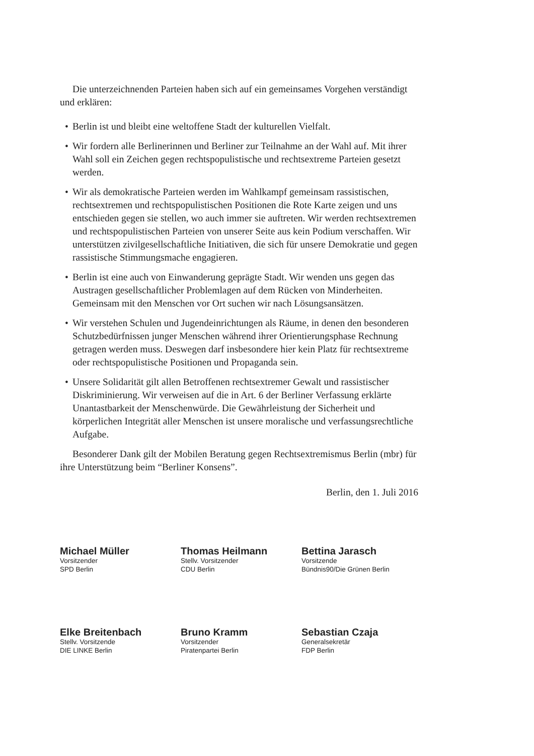Die unterzeichnenden Parteien haben sich auf ein gemeinsames Vorgehen verständigt und erklären:
• Berlin ist und bleibt eine weltoffene Stadt der kulturellen Vielfalt.
• Wir fordern alle Berlinerinnen und Berliner zur Teilnahme an der Wahl auf. Mit ihrer Wahl soll ein Zeichen gegen rechtspopulistische und rechtsextreme Parteien gesetzt werden.
• Wir als demokratische Parteien werden im Wahlkampf gemeinsam rassistischen, rechtsextremen und rechtspopulistischen Positionen die Rote Karte zeigen und uns entschieden gegen sie stellen, wo auch immer sie auftreten. Wir werden rechtsextremen und rechtspopulistischen Parteien von unserer Seite aus kein Podium verschaffen. Wir unterstützen zivilgesellschaftliche Initiativen, die sich für unsere Demokratie und gegen rassistische Stimmungsmache engagieren.
• Berlin ist eine auch von Einwanderung geprägte Stadt. Wir wenden uns gegen das Austragen gesellschaftlicher Problemlagen auf dem Rücken von Minderheiten. Gemeinsam mit den Menschen vor Ort suchen wir nach Lösungsansätzen.
• Wir verstehen Schulen und Jugendeinrichtungen als Räume, in denen den besonderen Schutzbedürfnissen junger Menschen während ihrer Orientierungsphase Rechnung getragen werden muss. Deswegen darf insbesondere hier kein Platz für rechtsextreme oder rechtspopulistische Positionen und Propaganda sein.
• Unsere Solidarität gilt allen Betroffenen rechtsextremer Gewalt und rassistischer Diskriminierung. Wir verweisen auf die in Art. 6 der Berliner Verfassung erklärte Unantastbarkeit der Menschenwürde. Die Gewährleistung der Sicherheit und körperlichen Integrität aller Menschen ist unsere moralische und verfassungsrechtliche Aufgabe.
Besonderer Dank gilt der Mobilen Beratung gegen Rechtsextremismus Berlin (mbr) für ihre Unterstützung beim “Berliner Konsens”.
Berlin, den 1. Juli 2016
Michael Müller
Vorsitzender
SPD Berlin
Thomas Heilmann
Stellv. Vorsitzender
CDU Berlin
Bettina Jarasch
Vorsitzende
Bündnis90/Die Grünen Berlin
Elke Breitenbach
Stellv. Vorsitzende
DIE LINKE Berlin
Bruno Kramm
Vorsitzender
Piratenpartei Berlin
Sebastian Czaja
Generalsekretär
FDP Berlin